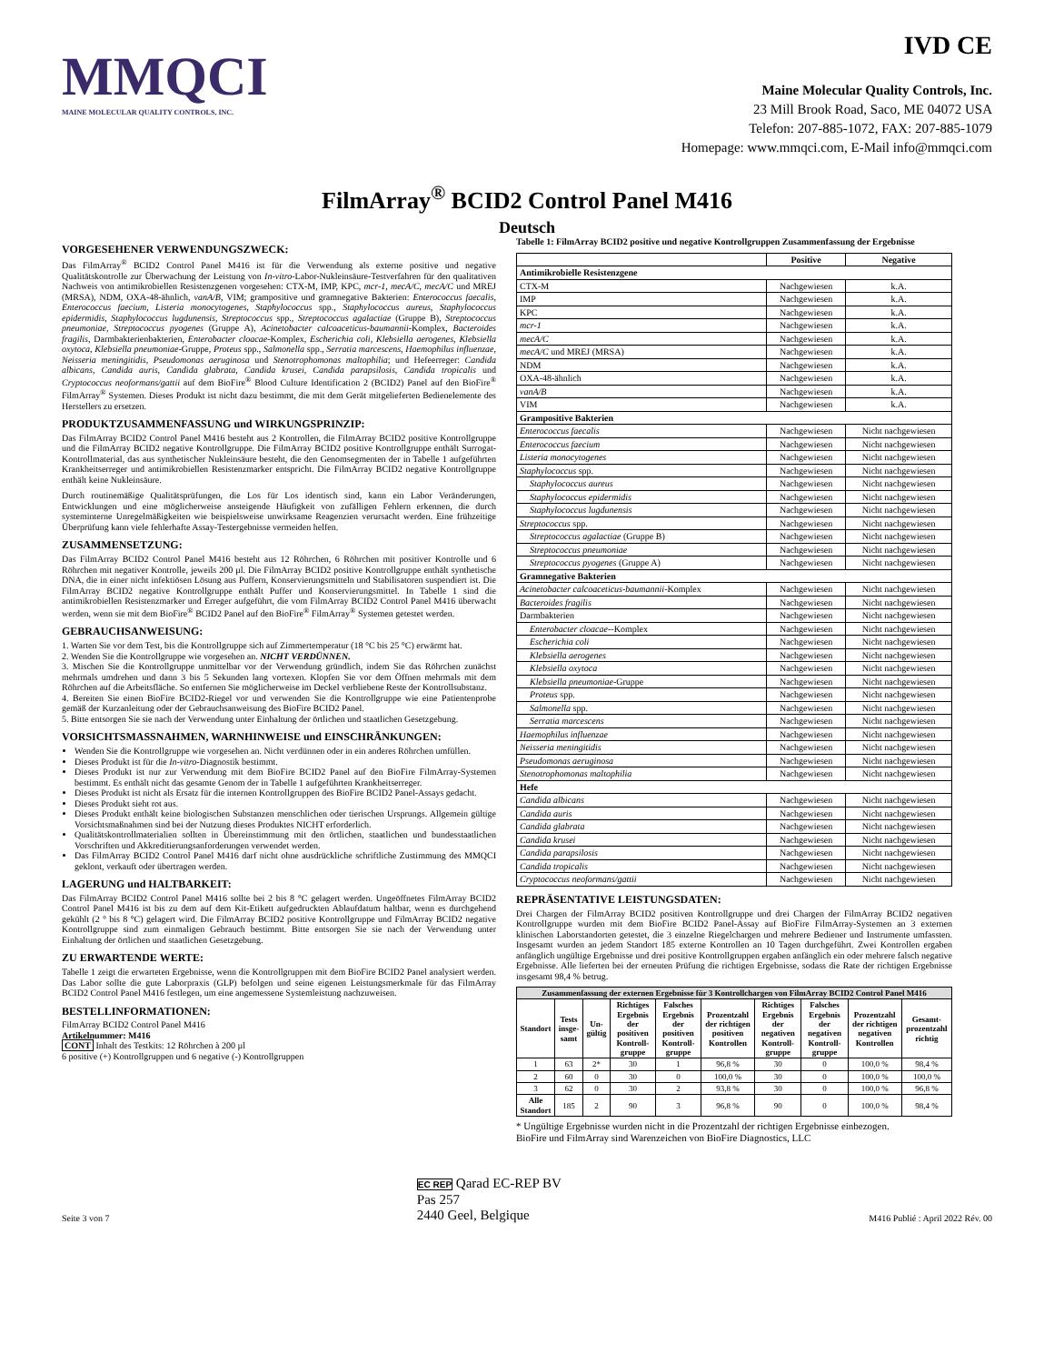MMQCI
MAINE MOLECULAR QUALITY CONTROLS, INC.
IVD CE
Maine Molecular Quality Controls, Inc.
23 Mill Brook Road, Saco, ME 04072 USA
Telefon: 207-885-1072, FAX: 207-885-1079
Homepage: www.mmqci.com, E-Mail info@mmqci.com
FilmArray<sup>®</sup> BCID2 Control Panel M416
Deutsch
VORGESEHENER VERWENDUNGSZWECK:
Das FilmArray<sup>®</sup> BCID2 Control Panel M416 ist für die Verwendung als externe positive und negative Qualitätskontrolle zur Überwachung der Leistung von In-vitro-Labor-Nukleinsäure-Testverfahren für den qualitativen Nachweis von antimikrobiellen Resistenzgenen vorgesehen: CTX-M, IMP, KPC, mcr-1, mecA/C, mecA/C und MREJ (MRSA), NDM, OXA-48-ähnlich, vanA/B, VIM; grampositive und gramnegative Bakterien: Enterococcus faecalis, Enterococcus faecium, Listeria monocytogenes, Staphylococcus spp., Staphylococcus aureus, Staphylococcus epidermidis, Staphylococcus lugdunensis, Streptococcus spp., Streptococcus agalactiae (Gruppe B), Streptococcus pneumoniae, Streptococcus pyogenes (Gruppe A), Acinetobacter calcoaceticus-baumannii-Komplex, Bacteroides fragilis, Darmbakterienbakterien, Enterobacter cloacae-Komplex, Escherichia coli, Klebsiella aerogenes, Klebsiella oxytoca, Klebsiella pneumoniae-Gruppe, Proteus spp., Salmonella spp., Serratia marcescens, Haemophilus influenzae, Neisseria meningitidis, Pseudomonas aeruginosa und Stenotrophomonas maltophilia; und Hefeerreger: Candida albicans, Candida auris, Candida glabrata, Candida krusei, Candida parapsilosis, Candida tropicalis und Cryptococcus neoformans/gattii auf dem BioFire<sup>®</sup> Blood Culture Identification 2 (BCID2) Panel auf den BioFire<sup>®</sup> FilmArray<sup>®</sup> Systemen. Dieses Produkt ist nicht dazu bestimmt, die mit dem Gerät mitgelieferten Bedienelemente des Herstellers zu ersetzen.
PRODUKTZUSAMMENFASSUNG und WIRKUNGSPRINZIP:
Das FilmArray BCID2 Control Panel M416 besteht aus 2 Kontrollen, die FilmArray BCID2 positive Kontrollgruppe und die FilmArray BCID2 negative Kontrollgruppe. Die FilmArray BCID2 positive Kontrollgruppe enthält Surrogat-Kontrollmaterial, das aus synthetischer Nukleinsäure besteht, die den Genomsegmenten der in Tabelle 1 aufgeführten Krankheitserreger und antimikrobiellen Resistenzmarker entspricht. Die FilmArray BCID2 negative Kontrollgruppe enthält keine Nukleinsäure.
Durch routinemäßige Qualitätsprüfungen, die Los für Los identisch sind, kann ein Labor Veränderungen, Entwicklungen und eine möglicherweise ansteigende Häufigkeit von zufälligen Fehlern erkennen, die durch systeminterne Unregelmäßigkeiten wie beispielsweise unwirksame Reagenzien verursacht werden. Eine frühzeitige Überprüfung kann viele fehlerhafte Assay-Testergebnisse vermeiden helfen.
ZUSAMMENSETZUNG:
Das FilmArray BCID2 Control Panel M416 besteht aus 12 Röhrchen, 6 Röhrchen mit positiver Kontrolle und 6 Röhrchen mit negativer Kontrolle, jeweils 200 µl. Die FilmArray BCID2 positive Kontrollgruppe enthält synthetische DNA, die in einer nicht infektiösen Lösung aus Puffern, Konservierungsmitteln und Stabilisatoren suspendiert ist. Die FilmArray BCID2 negative Kontrollgruppe enthält Puffer und Konservierungsmittel. In Tabelle 1 sind die antimikrobiellen Resistenzmarker und Erreger aufgeführt, die vom FilmArray BCID2 Control Panel M416 überwacht werden, wenn sie mit dem BioFire<sup>®</sup> BCID2 Panel auf den BioFire<sup>®</sup> FilmArray<sup>®</sup> Systemen getestet werden.
GEBRAUCHSANWEISUNG:
1. Warten Sie vor dem Test, bis die Kontrollgruppe sich auf Zimmertemperatur (18 °C bis 25 °C) erwärmt hat.
2. Wenden Sie die Kontrollgruppe wie vorgesehen an. NICHT VERDÜNNEN.
3. Mischen Sie die Kontrollgruppe unmittelbar vor der Verwendung gründlich, indem Sie das Röhrchen zunächst mehrmals umdrehen und dann 3 bis 5 Sekunden lang vortexen. Klopfen Sie vor dem Öffnen mehrmals mit dem Röhrchen auf die Arbeitsfläche. So entfernen Sie möglicherweise im Deckel verbliebene Reste der Kontrollsubstanz.
4. Bereiten Sie einen BioFire BCID2-Riegel vor und verwenden Sie die Kontrollgruppe wie eine Patientenprobe gemäß der Kurzanleitung oder der Gebrauchsanweisung des BioFire BCID2 Panel.
5. Bitte entsorgen Sie sie nach der Verwendung unter Einhaltung der örtlichen und staatlichen Gesetzgebung.
VORSICHTSMASSNAHMEN, WARNHINWEISE und EINSCHRÄNKUNGEN:
Wenden Sie die Kontrollgruppe wie vorgesehen an. Nicht verdünnen oder in ein anderes Röhrchen umfüllen.
Dieses Produkt ist für die In-vitro-Diagnostik bestimmt.
Dieses Produkt ist nur zur Verwendung mit dem BioFire BCID2 Panel auf den BioFire FilmArray-Systemen bestimmt. Es enthält nicht das gesamte Genom der in Tabelle 1 aufgeführten Krankheitserreger.
Dieses Produkt ist nicht als Ersatz für die internen Kontrollgruppen des BioFire BCID2 Panel-Assays gedacht.
Dieses Produkt sieht rot aus.
Dieses Produkt enthält keine biologischen Substanzen menschlichen oder tierischen Ursprungs. Allgemein gültige Vorsichtsmaßnahmen sind bei der Nutzung dieses Produktes NICHT erforderlich.
Qualitätskontrollmaterialien sollten in Übereinstimmung mit den örtlichen, staatlichen und bundesstaatlichen Vorschriften und Akkreditierungsanforderungen verwendet werden.
Das FilmArray BCID2 Control Panel M416 darf nicht ohne ausdrückliche schriftliche Zustimmung des MMQCI geklont, verkauft oder übertragen werden.
LAGERUNG und HALTBARKEIT:
Das FilmArray BCID2 Control Panel M416 sollte bei 2 bis 8 °C gelagert werden. Ungeöffnetes FilmArray BCID2 Control Panel M416 ist bis zu dem auf dem Kit-Etikett aufgedruckten Ablaufdatum haltbar, wenn es durchgehend gekühlt (2 ° bis 8 °C) gelagert wird. Die FilmArray BCID2 positive Kontrollgruppe und FilmArray BCID2 negative Kontrollgruppe sind zum einmaligen Gebrauch bestimmt. Bitte entsorgen Sie sie nach der Verwendung unter Einhaltung der örtlichen und staatlichen Gesetzgebung.
ZU ERWARTENDE WERTE:
Tabelle 1 zeigt die erwarteten Ergebnisse, wenn die Kontrollgruppen mit dem BioFire BCID2 Panel analysiert werden. Das Labor sollte die gute Laborpraxis (GLP) befolgen und seine eigenen Leistungsmerkmale für das FilmArray BCID2 Control Panel M416 festlegen, um eine angemessene Systemleistung nachzuweisen.
BESTELLINFORMATIONEN:
FilmArray BCID2 Control Panel M416
Artikelnummer: M416
CONT Inhalt des Testkits: 12 Röhrchen à 200 µl
6 positive (+) Kontrollgruppen und 6 negative (-) Kontrollgruppen
Tabelle 1: FilmArray BCID2 positive und negative Kontrollgruppen Zusammenfassung der Ergebnisse
| | Positive | Negative |
| --- | --- | --- |
| Antimikrobielle Resistenzgene | | |
| CTX-M | Nachgewiesen | k.A. |
| IMP | Nachgewiesen | k.A. |
| KPC | Nachgewiesen | k.A. |
| mcr-1 | Nachgewiesen | k.A. |
| mecA/C | Nachgewiesen | k.A. |
| mecA/C und MREJ (MRSA) | Nachgewiesen | k.A. |
| NDM | Nachgewiesen | k.A. |
| OXA-48-ähnlich | Nachgewiesen | k.A. |
| vanA/B | Nachgewiesen | k.A. |
| VIM | Nachgewiesen | k.A. |
| Grampositive Bakterien | | |
| Enterococcus faecalis | Nachgewiesen | Nicht nachgewiesen |
| Enterococcus faecium | Nachgewiesen | Nicht nachgewiesen |
| Listeria monocytogenes | Nachgewiesen | Nicht nachgewiesen |
| Staphylococcus spp. | Nachgewiesen | Nicht nachgewiesen |
| Staphylococcus aureus | Nachgewiesen | Nicht nachgewiesen |
| Staphylococcus epidermidis | Nachgewiesen | Nicht nachgewiesen |
| Staphylococcus lugdunensis | Nachgewiesen | Nicht nachgewiesen |
| Streptococcus spp. | Nachgewiesen | Nicht nachgewiesen |
| Streptococcus agalactiae (Gruppe B) | Nachgewiesen | Nicht nachgewiesen |
| Streptococcus pneumoniae | Nachgewiesen | Nicht nachgewiesen |
| Streptococcus pyogenes (Gruppe A) | Nachgewiesen | Nicht nachgewiesen |
| Gramnegative Bakterien | | |
| Acinetobacter calcoaceticus-baumannii -Komplex | Nachgewiesen | Nicht nachgewiesen |
| Bacteroides fragilis | Nachgewiesen | Nicht nachgewiesen |
| Darmbakterien | Nachgewiesen | Nicht nachgewiesen |
| Enterobacter cloacae --Komplex | Nachgewiesen | Nicht nachgewiesen |
| Escherichia coli | Nachgewiesen | Nicht nachgewiesen |
| Klebsiella aerogenes | Nachgewiesen | Nicht nachgewiesen |
| Klebsiella oxytoca | Nachgewiesen | Nicht nachgewiesen |
| Klebsiella pneumoniae -Gruppe | Nachgewiesen | Nicht nachgewiesen |
| Proteus spp. | Nachgewiesen | Nicht nachgewiesen |
| Salmonella spp. | Nachgewiesen | Nicht nachgewiesen |
| Serratia marcescens | Nachgewiesen | Nicht nachgewiesen |
| Haemophilus influenzae | Nachgewiesen | Nicht nachgewiesen |
| Neisseria meningitidis | Nachgewiesen | Nicht nachgewiesen |
| Pseudomonas aeruginosa | Nachgewiesen | Nicht nachgewiesen |
| Stenotrophomonas maltophilia | Nachgewiesen | Nicht nachgewiesen |
| Hefe | | |
| Candida albicans | Nachgewiesen | Nicht nachgewiesen |
| Candida auris | Nachgewiesen | Nicht nachgewiesen |
| Candida glabrata | Nachgewiesen | Nicht nachgewiesen |
| Candida krusei | Nachgewiesen | Nicht nachgewiesen |
| Candida parapsilosis | Nachgewiesen | Nicht nachgewiesen |
| Candida tropicalis | Nachgewiesen | Nicht nachgewiesen |
| Cryptococcus neoformans/gattii | Nachgewiesen | Nicht nachgewiesen |
REPRÄSENTATIVE LEISTUNGSDATEN:
Drei Chargen der FilmArray BCID2 positiven Kontrollgruppe und drei Chargen der FilmArray BCID2 negativen Kontrollgruppe wurden mit dem BioFire BCID2 Panel-Assay auf BioFire FilmArray-Systemen an 3 externen klinischen Laborstandorten getestet, die 3 einzelne Riegelchargen und mehrere Bediener und Instrumente umfassten. Insgesamt wurden an jedem Standort 185 externe Kontrollen an 10 Tagen durchgeführt. Zwei Kontrollen ergaben anfänglich ungültige Ergebnisse und drei positive Kontrollgruppen ergaben anfänglich ein oder mehrere falsch negative Ergebnisse. Alle lieferten bei der erneuten Prüfung die richtigen Ergebnisse, sodass die Rate der richtigen Ergebnisse insgesamt 98,4 % betrug.
| Zusammenfassung der externen Ergebnisse für 3 Kontrollchargen von FilmArray BCID2 Control Panel M416 | | | | | | | | | |
| --- | --- | --- | --- | --- | --- | --- | --- | --- | --- |
| Standort | Tests insge-samt | Un-gültig | Richtiges Ergebnis der positiven Kontroll-gruppe | Falsches Ergebnis der positiven Kontroll-gruppe | Prozentzahl der richtigen positiven Kontrollen | Richtiges Ergebnis der negativen Kontroll-gruppe | Falsches Ergebnis der negativen Kontroll-gruppe | Prozentzahl der richtigen negativen Kontrollen | Gesamt-prozentzahl richtig |
| 1 | 63 | 2* | 30 | 1 | 96,8 % | 30 | 0 | 100,0 % | 98,4 % |
| 2 | 60 | 0 | 30 | 0 | 100,0 % | 30 | 0 | 100,0 % | 100,0 % |
| 3 | 62 | 0 | 30 | 2 | 93,8 % | 30 | 0 | 100,0 % | 96,8 % |
| Alle Standort | 185 | 2 | 90 | 3 | 96,8 % | 90 | 0 | 100,0 % | 98,4 % |
* Ungültige Ergebnisse wurden nicht in die Prozentzahl der richtigen Ergebnisse einbezogen.
BioFire und FilmArray sind Warenzeichen von BioFire Diagnostics, LLC
Seite 3 von 7 EC REP Qarad EC-REP BV
Pas 257
2440 Geel, Belgique M416 Publié : April 2022 Rév. 00